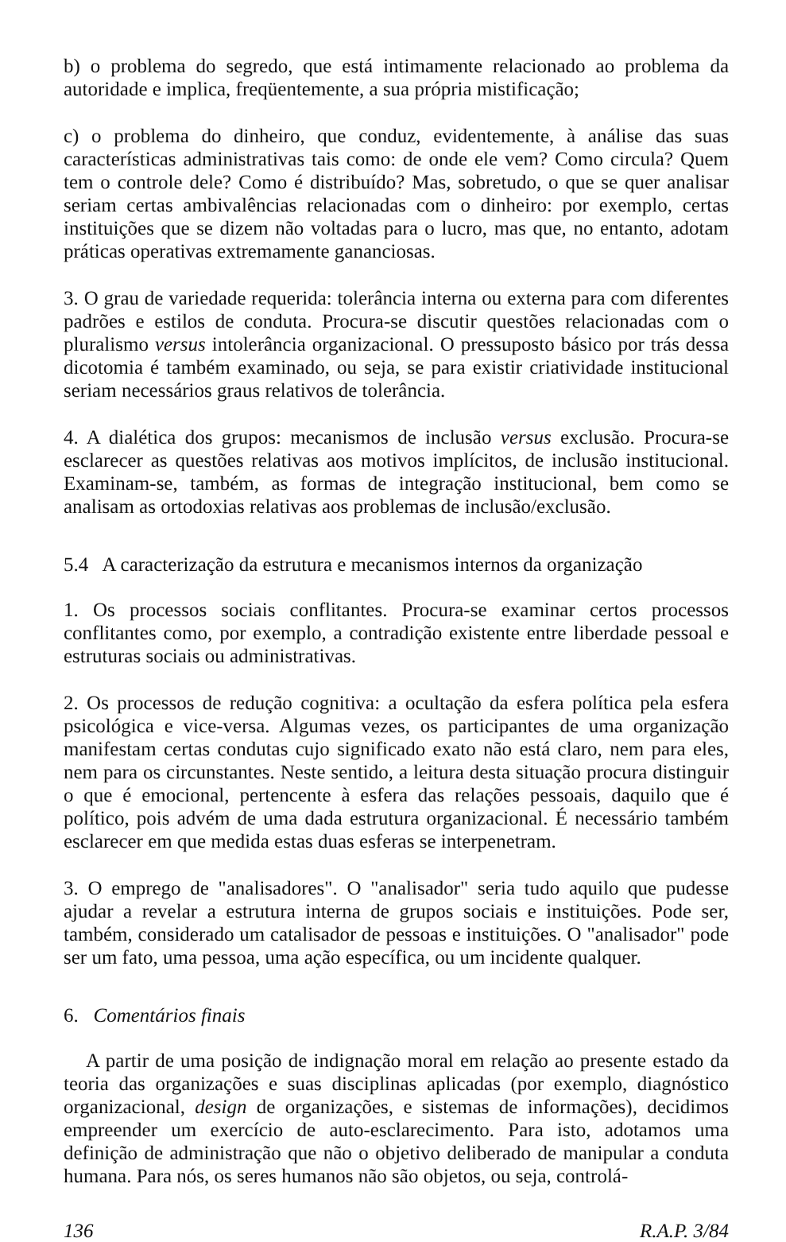b) o problema do segredo, que está intimamente relacionado ao problema da autoridade e implica, freqüentemente, a sua própria mistificação;
c) o problema do dinheiro, que conduz, evidentemente, à análise das suas características administrativas tais como: de onde ele vem? Como circula? Quem tem o controle dele? Como é distribuído? Mas, sobretudo, o que se quer analisar seriam certas ambivalências relacionadas com o dinheiro: por exemplo, certas instituições que se dizem não voltadas para o lucro, mas que, no entanto, adotam práticas operativas extremamente gananciosas.
3. O grau de variedade requerida: tolerância interna ou externa para com diferentes padrões e estilos de conduta. Procura-se discutir questões relacionadas com o pluralismo versus intolerância organizacional. O pressuposto básico por trás dessa dicotomia é também examinado, ou seja, se para existir criatividade institucional seriam necessários graus relativos de tolerância.
4. A dialética dos grupos: mecanismos de inclusão versus exclusão. Procura-se esclarecer as questões relativas aos motivos implícitos, de inclusão institucional. Examinam-se, também, as formas de integração institucional, bem como se analisam as ortodoxias relativas aos problemas de inclusão/exclusão.
5.4 A caracterização da estrutura e mecanismos internos da organização
1. Os processos sociais conflitantes. Procura-se examinar certos processos conflitantes como, por exemplo, a contradição existente entre liberdade pessoal e estruturas sociais ou administrativas.
2. Os processos de redução cognitiva: a ocultação da esfera política pela esfera psicológica e vice-versa. Algumas vezes, os participantes de uma organização manifestam certas condutas cujo significado exato não está claro, nem para eles, nem para os circunstantes. Neste sentido, a leitura desta situação procura distinguir o que é emocional, pertencente à esfera das relações pessoais, daquilo que é político, pois advém de uma dada estrutura organizacional. É necessário também esclarecer em que medida estas duas esferas se interpenetram.
3. O emprego de "analisadores". O "analisador" seria tudo aquilo que pudesse ajudar a revelar a estrutura interna de grupos sociais e instituições. Pode ser, também, considerado um catalisador de pessoas e instituições. O "analisador" pode ser um fato, uma pessoa, uma ação específica, ou um incidente qualquer.
6. Comentários finais
A partir de uma posição de indignação moral em relação ao presente estado da teoria das organizações e suas disciplinas aplicadas (por exemplo, diagnóstico organizacional, design de organizações, e sistemas de informações), decidimos empreender um exercício de auto-esclarecimento. Para isto, adotamos uma definição de administração que não o objetivo deliberado de manipular a conduta humana. Para nós, os seres humanos não são objetos, ou seja, controlá-
136 R.A.P. 3/84